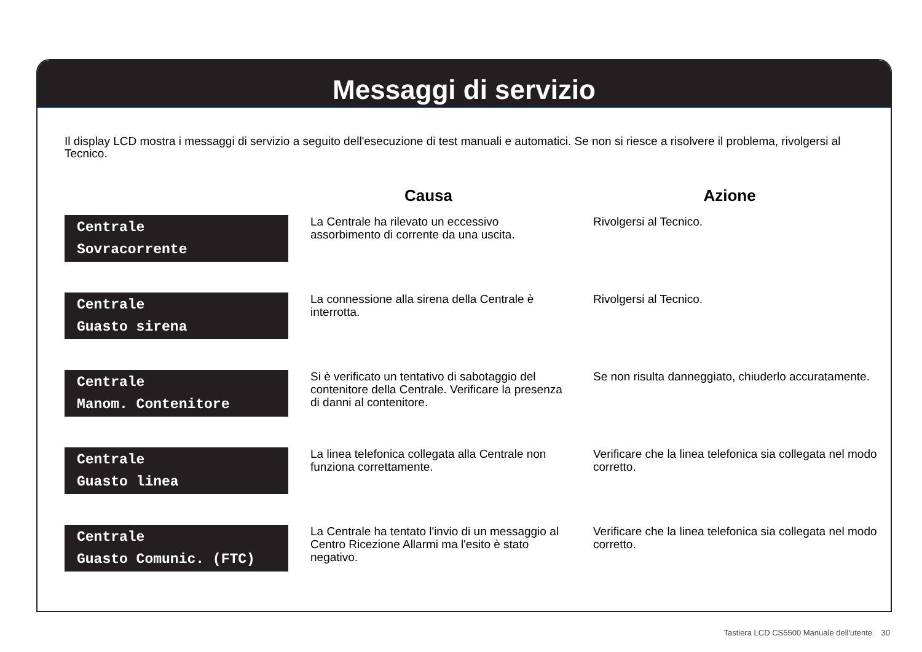Messaggi di servizio
Il display LCD mostra i messaggi di servizio a seguito dell'esecuzione di test manuali e automatici. Se non si riesce a risolvere il problema, rivolgersi al Tecnico.
| | Causa | Azione |
| --- | --- | --- |
| Centrale Sovracorrente | La Centrale ha rilevato un eccessivo assorbimento di corrente da una uscita. | Rivolgersi al Tecnico. |
| Centrale Guasto sirena | La connessione alla sirena della Centrale è interrotta. | Rivolgersi al Tecnico. |
| Centrale Manom. Contenitore | Si è verificato un tentativo di sabotaggio del contenitore della Centrale. Verificare la presenza di danni al contenitore. | Se non risulta danneggiato, chiuderlo accuratamente. |
| Centrale Guasto linea | La linea telefonica collegata alla Centrale non funziona correttamente. | Verificare che la linea telefonica sia collegata nel modo corretto. |
| Centrale Guasto Comunic. (FTC) | La Centrale ha tentato l'invio di un messaggio al Centro Ricezione Allarmi ma l'esito è stato negativo. | Verificare che la linea telefonica sia collegata nel modo corretto. |
Tastiera LCD CS5500 Manuale dell'utente 30